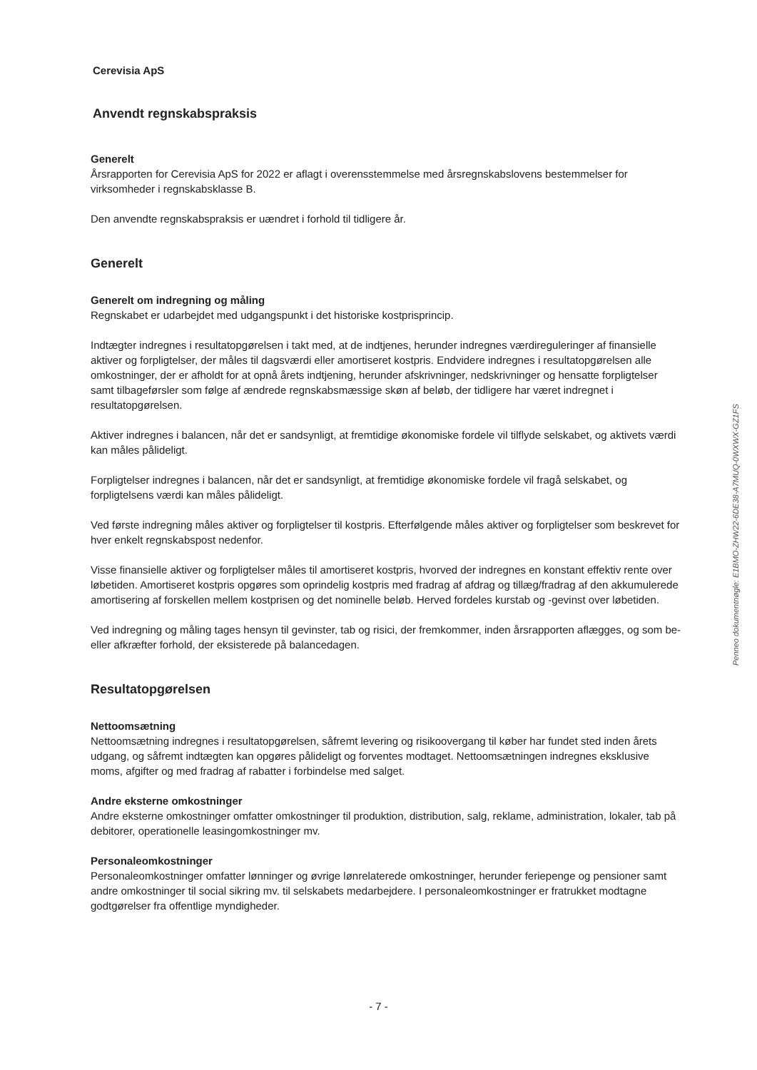Cerevisia ApS
Anvendt regnskabspraksis
Generelt
Årsrapporten for Cerevisia ApS for 2022 er aflagt i overensstemmelse med årsregnskabslovens bestemmelser for virksomheder i regnskabsklasse B.
Den anvendte regnskabspraksis er uændret i forhold til tidligere år.
Generelt
Generelt om indregning og måling
Regnskabet er udarbejdet med udgangspunkt i det historiske kostprisprincip.
Indtægter indregnes i resultatopgørelsen i takt med, at de indtjenes, herunder indregnes værdireguleringer af finansielle aktiver og forpligtelser, der måles til dagsværdi eller amortiseret kostpris. Endvidere indregnes i resultatopgørelsen alle omkostninger, der er afholdt for at opnå årets indtjening, herunder afskrivninger, nedskrivninger og hensatte forpligtelser samt tilbageførsler som følge af ændrede regnskabsmæssige skøn af beløb, der tidligere har været indregnet i resultatopgørelsen.
Aktiver indregnes i balancen, når det er sandsynligt, at fremtidige økonomiske fordele vil tilflyde selskabet, og aktivets værdi kan måles pålideligt.
Forpligtelser indregnes i balancen, når det er sandsynligt, at fremtidige økonomiske fordele vil fragå selskabet, og forpligtelsens værdi kan måles pålideligt.
Ved første indregning måles aktiver og forpligtelser til kostpris. Efterfølgende måles aktiver og forpligtelser som beskrevet for hver enkelt regnskabspost nedenfor.
Visse finansielle aktiver og forpligtelser måles til amortiseret kostpris, hvorved der indregnes en konstant effektiv rente over løbetiden. Amortiseret kostpris opgøres som oprindelig kostpris med fradrag af afdrag og tillæg/fradrag af den akkumulerede amortisering af forskellen mellem kostprisen og det nominelle beløb. Herved fordeles kurstab og -gevinst over løbetiden.
Ved indregning og måling tages hensyn til gevinster, tab og risici, der fremkommer, inden årsrapporten aflægges, og som be- eller afkræfter forhold, der eksisterede på balancedagen.
Resultatopgørelsen
Nettoomsætning
Nettoomsætning indregnes i resultatopgørelsen, såfremt levering og risikoovergang til køber har fundet sted inden årets udgang, og såfremt indtægten kan opgøres pålideligt og forventes modtaget. Nettoomsætningen indregnes eksklusive moms, afgifter og med fradrag af rabatter i forbindelse med salget.
Andre eksterne omkostninger
Andre eksterne omkostninger omfatter omkostninger til produktion, distribution, salg, reklame, administration, lokaler, tab på debitorer, operationelle leasingomkostninger mv.
Personaleomkostninger
Personaleomkostninger omfatter lønninger og øvrige lønrelaterede omkostninger, herunder feriepenge og pensioner samt andre omkostninger til social sikring mv. til selskabets medarbejdere. I personaleomkostninger er fratrukket modtagne godtgørelser fra offentlige myndigheder.
- 7 -
Penneo dokumentnøgle: E1BMO-ZHW22-6DE38-A7MUQ-0WXWX-GZ1FS